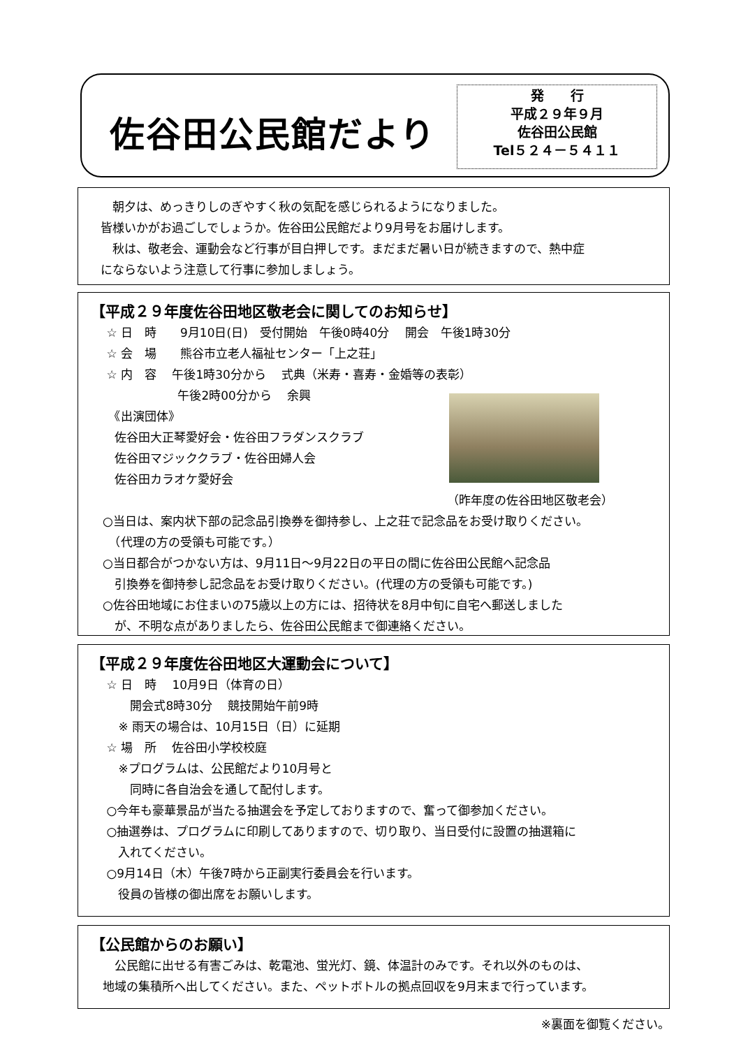佐谷田公民館だより
発　　行
平成２９年９月
佐谷田公民館
Tel５２４－５４１１
　朝夕は、めっきりしのぎやすく秋の気配を感じられるようになりました。
皆様いかがお過ごしでしょうか。佐谷田公民館だより9月号をお届けします。
　秋は、敬老会、運動会など行事が目白押しです。まだまだ暑い日が続きますので、熱中症
にならないよう注意して行事に参加しましょう。
【平成２９年度佐谷田地区敬老会に関してのお知らせ】
　 ☆ 日　時　　9月10日(日)　受付開始　午後0時40分　 開会　午後1時30分
　 ☆ 会　場　　熊谷市立老人福祉センター「上之荘」
　 ☆ 内　容　 午後1時30分から　 式典（米寿・喜寿・金婚等の表彰）
　　　　　　　 午後2時00分から　 余興
　　《出演団体》
　　佐谷田大正琴愛好会・佐谷田フラダンスクラブ
　　佐谷田マジッククラブ・佐谷田婦人会
　　佐谷田カラオケ愛好会
（昨年度の佐谷田地区敬老会）
　○当日は、案内状下部の記念品引換券を御持参し、上之荘で記念品をお受け取りください。
　　（代理の方の受領も可能です。）
　○当日都合がつかない方は、9月11日～9月22日の平日の間に佐谷田公民館へ記念品
　　引換券を御持参し記念品をお受け取りください。(代理の方の受領も可能です。)
　○佐谷田地域にお住まいの75歳以上の方には、招待状を8月中旬に自宅へ郵送しました
　　が、不明な点がありましたら、佐谷田公民館まで御連絡ください。
【平成２９年度佐谷田地区大運動会について】
　 ☆ 日　時　 10月9日（体育の日）
　　　 開会式8時30分　 競技開始午前9時
　　 ※ 雨天の場合は、10月15日（日）に延期
　 ☆ 場　所　 佐谷田小学校校庭
　　 ※プログラムは、公民館だより10月号と
　　　 同時に各自治会を通して配付します。
　 ○今年も豪華景品が当たる抽選会を予定しておりますので、奮って御参加ください。
　 ○抽選券は、プログラムに印刷してありますので、切り取り、当日受付に設置の抽選箱に
　　 入れてください。
　 ○9月14日（木）午後7時から正副実行委員会を行います。
　　 役員の皆様の御出席をお願いします。
【公民館からのお願い】
　　公民館に出せる有害ごみは、乾電池、蛍光灯、鏡、体温計のみです。それ以外のものは、
　地域の集積所へ出してください。また、ペットボトルの拠点回収を9月末まで行っています。
※裏面を御覧ください。